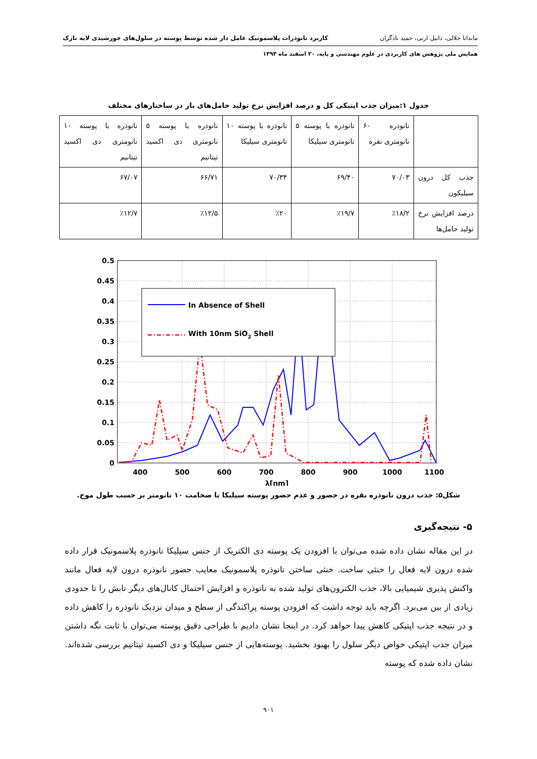ماندانا جلالی، دانیل ارنی، حمید نادگران کاربرد نانوذرات پلاسمونیک عامل دار شده توسط پوسته در سلول‌های خورشیدی لایه نازک
همایش ملی پژوهش های کاربردی در علوم مهندسی و پایه، ۲۰ اسفند ماه ۱۳۹۳
جدول ۱:میزان جذب اپتیکی کل و درصد افزایش نرخ تولید حامل‌های بار در ساختارهای مختلف
| | نانوذره ۶۰ نانومتری نقره | نانوذره با پوسته ۵ نانومتری سیلیکا | نانوذره با پوسته ۱۰ نانومتری سیلیکا | نانوذره با پوسته ۵ نانومتری دی اکسید تیتانیم | نانوذره با پوسته ۱۰ نانومتری دی اکسید تیتانیم |
| --- | --- | --- | --- | --- | --- |
| جذب کل درون سیلیکون | ۷۰/۰۳ | ۶۹/۴۰ | ۷۰/۳۴ | ۶۶/۷۱ | ۶۷/۰۷ |
| درصد افزایش نرخ تولید حامل‌ها | ٪۱۸/۲ | ٪۱۹/۷ | ٪۲۰ | ٪۱۲/۵ | ٪۱۲/۷ |
0.5
0.45
0.4
0.35
0.3
0.25
0.2
0.15
0.1
0.05
0
400
500
600
700
800
900
1000
1100
λ[nm]
In Absence of Shell
With 10nm SiO2 Shell
شکل۵: جذب درون نانوذره نقره در حضور و عدم حضور پوسته سیلیکا با ضخامت ۱۰ نانومتر بر حسب طول موج.
۵- نتیجه‌گیری
در این مقاله نشان داده شده می‌توان با افزودن یک پوسته دی الکتریک از جنس سیلیکا نانوذره پلاسمونیک قرار داده شده درون لایه فعال را خنثی ساخت. خنثی ساختن نانوذره پلاسمونیک معایب حضور نانوذره درون لایه فعال مانند واکنش پذیری شیمیایی بالا، جذب الکترون‌های تولید شده به نانوذره و افزایش احتمال کانال‌های دیگر تابش را تا حدودی زیادی از بین می‌برد. اگرچه باید توجه داشت که افزودن پوسته پراکندگی از سطح و میدان نزدیک نانوذره را کاهش داده و در نتیجه جذب اپتیکی کاهش پیدا خواهد کرد. در اینجا نشان دادیم با طراحی دقیق پوسته می‌توان با ثابت نگه داشتن میزان جذب اپتیکی خواص دیگر سلول را بهبود بخشید. پوسته‌هایی از جنس سیلیکا و دی اکسید تیتانیم بررسی شده‌اند. نشان داده شده که پوسته
۹۰۱